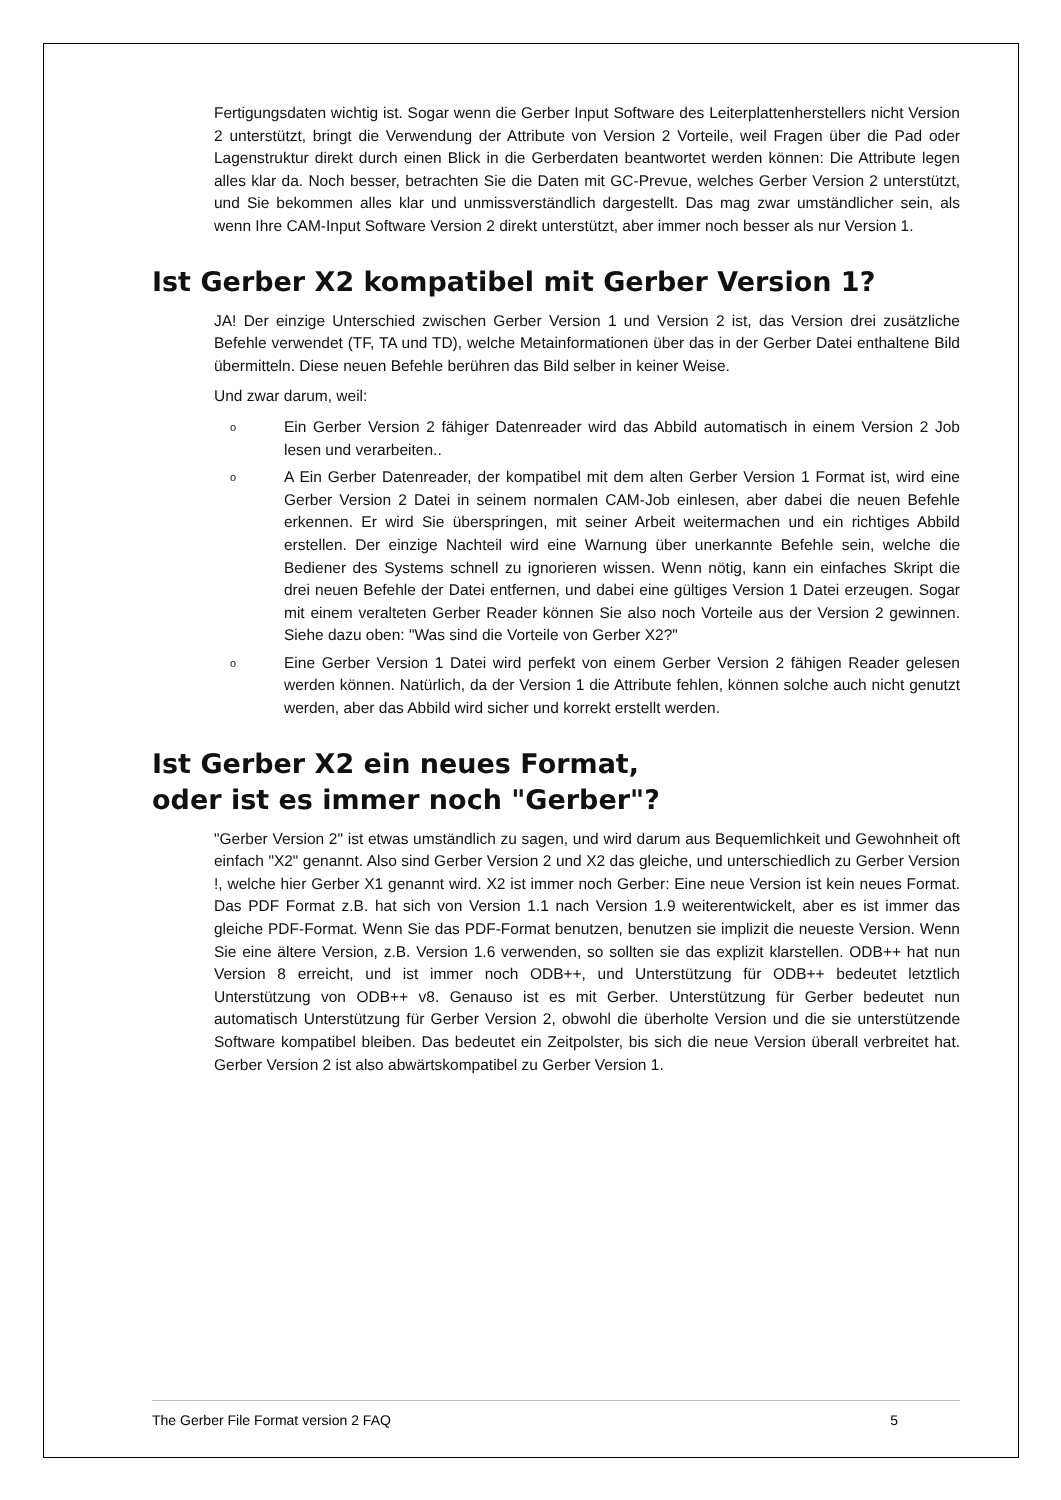Fertigungsdaten wichtig ist. Sogar wenn die Gerber Input Software des Leiterplattenherstellers nicht Version 2 unterstützt, bringt die Verwendung der Attribute von Version 2 Vorteile, weil Fragen über die Pad oder Lagenstruktur direkt durch einen Blick in die Gerberdaten beantwortet werden können: Die Attribute legen alles klar da. Noch besser, betrachten Sie die Daten mit GC-Prevue, welches Gerber Version 2 unterstützt, und Sie bekommen alles klar und unmissverständlich dargestellt. Das mag zwar umständlicher sein, als wenn Ihre CAM-Input Software Version 2 direkt unterstützt, aber immer noch besser als nur Version 1.
Ist Gerber X2 kompatibel mit Gerber Version 1?
JA! Der einzige Unterschied zwischen Gerber Version 1 und Version 2 ist, das Version drei zusätzliche Befehle verwendet (TF, TA und TD), welche Metainformationen über das in der Gerber Datei enthaltene Bild übermitteln. Diese neuen Befehle berühren das Bild selber in keiner Weise.
Und zwar darum, weil:
o Ein Gerber Version 2 fähiger Datenreader wird das Abbild automatisch in einem Version 2 Job lesen und verarbeiten..
o A Ein Gerber Datenreader, der kompatibel mit dem alten Gerber Version 1 Format ist, wird eine Gerber Version 2 Datei in seinem normalen CAM-Job einlesen, aber dabei die neuen Befehle erkennen. Er wird Sie überspringen, mit seiner Arbeit weitermachen und ein richtiges Abbild erstellen. Der einzige Nachteil wird eine Warnung über unerkannte Befehle sein, welche die Bediener des Systems schnell zu ignorieren wissen. Wenn nötig, kann ein einfaches Skript die drei neuen Befehle der Datei entfernen, und dabei eine gültiges Version 1 Datei erzeugen. Sogar mit einem veralteten Gerber Reader können Sie also noch Vorteile aus der Version 2 gewinnen. Siehe dazu oben: "Was sind die Vorteile von Gerber X2?"
o Eine Gerber Version 1 Datei wird perfekt von einem Gerber Version 2 fähigen Reader gelesen werden können. Natürlich, da der Version 1 die Attribute fehlen, können solche auch nicht genutzt werden, aber das Abbild wird sicher und korrekt erstellt werden.
Ist Gerber X2 ein neues Format,
oder ist es immer noch "Gerber"?
"Gerber Version 2" ist etwas umständlich zu sagen, und wird darum aus Bequemlichkeit und Gewohnheit oft einfach "X2" genannt. Also sind Gerber Version 2 und X2 das gleiche, und unterschiedlich zu Gerber Version !, welche hier Gerber X1 genannt wird. X2 ist immer noch Gerber: Eine neue Version ist kein neues Format. Das PDF Format z.B. hat sich von Version 1.1 nach Version 1.9 weiterentwickelt, aber es ist immer das gleiche PDF-Format. Wenn Sie das PDF-Format benutzen, benutzen sie implizit die neueste Version. Wenn Sie eine ältere Version, z.B. Version 1.6 verwenden, so sollten sie das explizit klarstellen. ODB++ hat nun Version 8 erreicht, und ist immer noch ODB++, und Unterstützung für ODB++ bedeutet letztlich Unterstützung von ODB++ v8. Genauso ist es mit Gerber. Unterstützung für Gerber bedeutet nun automatisch Unterstützung für Gerber Version 2, obwohl die überholte Version und die sie unterstützende Software kompatibel bleiben. Das bedeutet ein Zeitpolster, bis sich die neue Version überall verbreitet hat. Gerber Version 2 ist also abwärtskompatibel zu Gerber Version 1.
The Gerber File Format version 2 FAQ 5